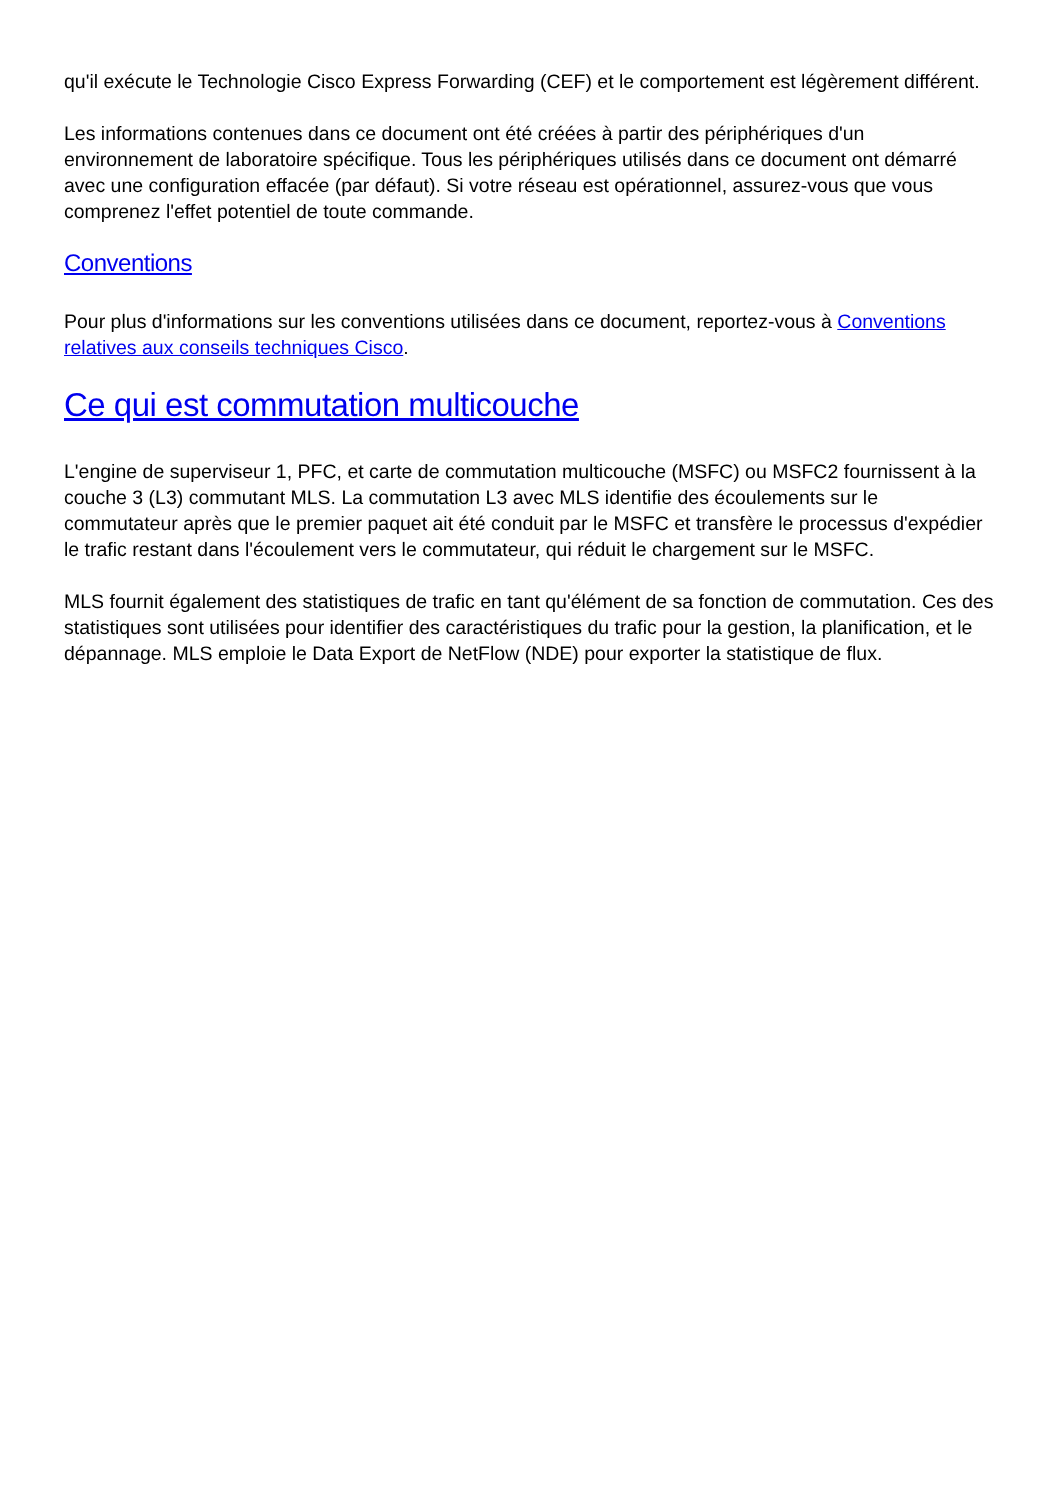qu'il exécute le Technologie Cisco Express Forwarding (CEF) et le comportement est légèrement différent.
Les informations contenues dans ce document ont été créées à partir des périphériques d'un environnement de laboratoire spécifique. Tous les périphériques utilisés dans ce document ont démarré avec une configuration effacée (par défaut). Si votre réseau est opérationnel, assurez-vous que vous comprenez l'effet potentiel de toute commande.
Conventions
Pour plus d'informations sur les conventions utilisées dans ce document, reportez-vous à Conventions relatives aux conseils techniques Cisco.
Ce qui est commutation multicouche
L'engine de superviseur 1, PFC, et carte de commutation multicouche (MSFC) ou MSFC2 fournissent à la couche 3 (L3) commutant MLS. La commutation L3 avec MLS identifie des écoulements sur le commutateur après que le premier paquet ait été conduit par le MSFC et transfère le processus d'expédier le trafic restant dans l'écoulement vers le commutateur, qui réduit le chargement sur le MSFC.
MLS fournit également des statistiques de trafic en tant qu'élément de sa fonction de commutation. Ces des statistiques sont utilisées pour identifier des caractéristiques du trafic pour la gestion, la planification, et le dépannage. MLS emploie le Data Export de NetFlow (NDE) pour exporter la statistique de flux.